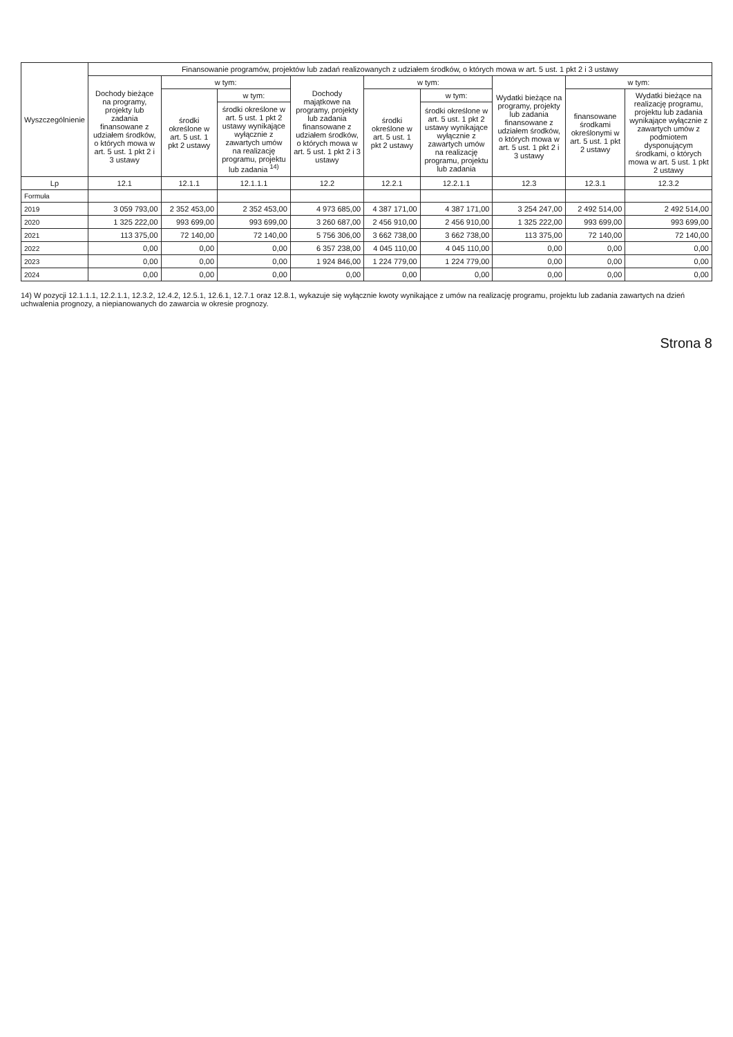| Wyszczególnienie | Finansowanie programów, projektów lub zadań realizowanych z udziałem środków, o których mowa w art. 5 ust. 1 pkt 2 i 3 ustawy | | | | | | | | |
| --- | --- | --- | --- | --- | --- | --- | --- | --- | --- |
| | Dochody bieżące na programy, projekty lub zadania finansowane z udziałem środków, o których mowa w art. 5 ust. 1 pkt 2 i 3 ustawy | w tym: | | Dochody majątkowe na programy, projekty lub zadania finansowane z udziałem środków, o których mowa w art. 5 ust. 1 pkt 2 i 3 ustawy | w tym: | | Wydatki bieżące na programy, projekty lub zadania finansowane z udziałem środków, o których mowa w art. 5 ust. 1 pkt 2 i 3 ustawy | w tym: | |
| | | środki określone w art. 5 ust. 1 pkt 2 ustawy | w tym: | | środki określone w art. 5 ust. 1 pkt 2 ustawy | w tym: | | finansowane środkami określonymi w art. 5 ust. 1 pkt 2 ustawy | Wydatki bieżące na realizację programu, projektu lub zadania wynikające wyłącznie z zawartych umów z podmiotem dysponującym środkami, o których mowa w art. 5 ust. 1 pkt 2 ustawy |
| | | | środki określone w art. 5 ust. 1 pkt 2 ustawy wynikające wyłącznie z zawartych umów na realizację programu, projektu lub zadania <sup>14)</sup> | | | środki określone w art. 5 ust. 1 pkt 2 ustawy wynikające wyłącznie z zawartych umów na realizację programu, projektu lub zadania | | | |
| Lp | 12.1 | 12.1.1 | 12.1.1.1 | 12.2 | 12.2.1 | 12.2.1.1 | 12.3 | 12.3.1 | 12.3.2 |
| Formuła | | | | | | | | | |
| 2019 | 3 059 793,00 | 2 352 453,00 | 2 352 453,00 | 4 973 685,00 | 4 387 171,00 | 4 387 171,00 | 3 254 247,00 | 2 492 514,00 | 2 492 514,00 |
| 2020 | 1 325 222,00 | 993 699,00 | 993 699,00 | 3 260 687,00 | 2 456 910,00 | 2 456 910,00 | 1 325 222,00 | 993 699,00 | 993 699,00 |
| 2021 | 113 375,00 | 72 140,00 | 72 140,00 | 5 756 306,00 | 3 662 738,00 | 3 662 738,00 | 113 375,00 | 72 140,00 | 72 140,00 |
| 2022 | 0,00 | 0,00 | 0,00 | 6 357 238,00 | 4 045 110,00 | 4 045 110,00 | 0,00 | 0,00 | 0,00 |
| 2023 | 0,00 | 0,00 | 0,00 | 1 924 846,00 | 1 224 779,00 | 1 224 779,00 | 0,00 | 0,00 | 0,00 |
| 2024 | 0,00 | 0,00 | 0,00 | 0,00 | 0,00 | 0,00 | 0,00 | 0,00 | 0,00 |
14) W pozycji 12.1.1.1, 12.2.1.1, 12.3.2, 12.4.2, 12.5.1, 12.6.1, 12.7.1 oraz 12.8.1, wykazuje się wyłącznie kwoty wynikające z umów na realizację programu, projektu lub zadania zawartych na dzień uchwalenia prognozy, a niepianowanych do zawarcia w okresie prognozy.
Strona 8